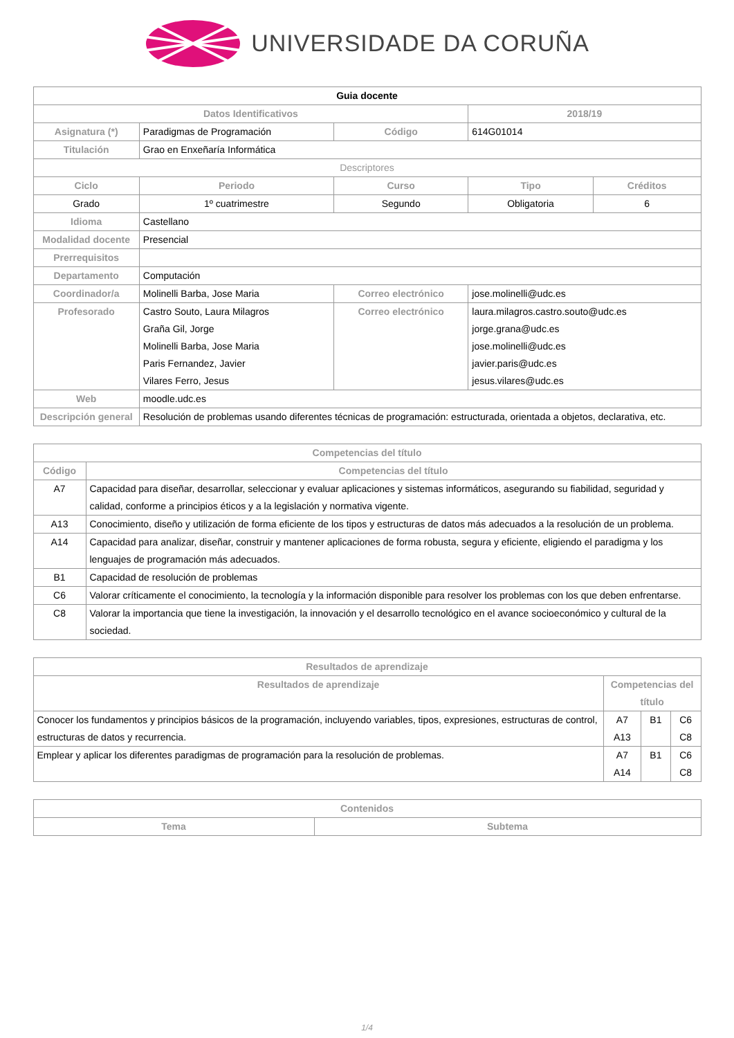UNIVERSIDADE DA CORUÑA
| Guia docente | | | | |
| Datos Identificativos | | | 2018/19 | |
| Asignatura (*) | Paradigmas de Programación | Código | 614G01014 | |
| Titulación | Grao en Enxeñaría Informática | | | |
| Descriptores | | | | |
| Ciclo | Periodo | Curso | Tipo | Créditos |
| Grado | 1º cuatrimestre | Segundo | Obligatoria | 6 |
| Idioma | Castellano | | | |
| Modalidad docente | Presencial | | | |
| Prerrequisitos | | | | |
| Departamento | Computación | | | |
| Coordinador/a | Molinelli Barba, Jose Maria | Correo electrónico | jose.molinelli@udc.es | |
| Profesorado | Castro Souto, Laura Milagros Graña Gil, Jorge Molinelli Barba, Jose Maria Paris Fernandez, Javier Vilares Ferro, Jesus | Correo electrónico | laura.milagros.castro.souto@udc.es jorge.grana@udc.es jose.molinelli@udc.es javier.paris@udc.es jesus.vilares@udc.es | |
| Web | moodle.udc.es | | | |
| Descripción general | Resolución de problemas usando diferentes técnicas de programación: estructurada, orientada a objetos, declarativa, etc. | | | |
| Competencias del título | |
| --- | --- |
| Código | Competencias del título |
| A7 | Capacidad para diseñar, desarrollar, seleccionar y evaluar aplicaciones y sistemas informáticos, asegurando su fiabilidad, seguridad y calidad, conforme a principios éticos y a la legislación y normativa vigente. |
| A13 | Conocimiento, diseño y utilización de forma eficiente de los tipos y estructuras de datos más adecuados a la resolución de un problema. |
| A14 | Capacidad para analizar, diseñar, construir y mantener aplicaciones de forma robusta, segura y eficiente, eligiendo el paradigma y los lenguajes de programación más adecuados. |
| B1 | Capacidad de resolución de problemas |
| C6 | Valorar críticamente el conocimiento, la tecnología y la información disponible para resolver los problemas con los que deben enfrentarse. |
| C8 | Valorar la importancia que tiene la investigación, la innovación y el desarrollo tecnológico en el avance socioeconómico y cultural de la sociedad. |
| Resultados de aprendizaje | | | |
| --- | --- | --- | --- |
| Resultados de aprendizaje | Competencias del título | | |
| Conocer los fundamentos y principios básicos de la programación, incluyendo variables, tipos, expresiones, estructuras de control, estructuras de datos y recurrencia. | A7 A13 | B1 | C6 C8 |
| Emplear y aplicar los diferentes paradigmas de programación para la resolución de problemas. | A7 A14 | B1 | C6 C8 |
| Contenidos | |
| --- | --- |
| Tema | Subtema |
1/4